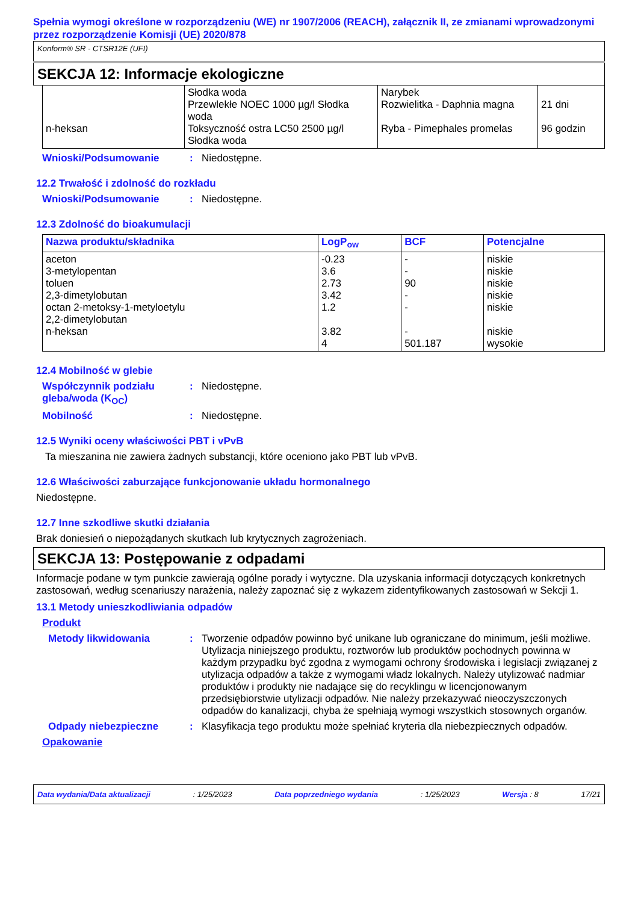Spełnia wymogi określone w rozporządzeniu (WE) nr 1907/2006 (REACH), załącznik II, ze zmianami wprowadzonymi przez rozporządzenie Komisji (UE) 2020/878
Konform® SR - CTSR12E (UFI)
SEKCJA 12: Informacje ekologiczne
| n-heksan | Słodka woda Przewlekłe NOEC 1000 µg/l Słodka woda Toksyczność ostra LC50 2500 µg/l Słodka woda | Narybek Rozwielitka - Daphnia magna Ryba - Pimephales promelas | 21 dni 96 godzin |
Wnioski/Podsumowanie: Niedostępne.
12.2 Trwałość i zdolność do rozkładu
Wnioski/Podsumowanie: Niedostępne.
12.3 Zdolność do bioakumulacji
| Nazwa produktu/składnika | LogP<sub>ow</sub> | BCF | Potencjalne |
| --- | --- | --- | --- |
| aceton 3-metylopentan toluen 2,3-dimetylobutan octan 2-metoksy-1-metyloetylu 2,2-dimetylobutan n-heksan | -0.23 3.6 2.73 3.42 1.2 3.82 4 | - - 90 - - - 501.187 | niskie niskie niskie niskie niskie niskie wysokie |
12.4 Mobilność w glebie
Współczynnik podziału gleba/woda (K<sub>OC</sub>): Niedostępne.
Mobilność: Niedostępne.
12.5 Wyniki oceny właściwości PBT i vPvB
Ta mieszanina nie zawiera żadnych substancji, które oceniono jako PBT lub vPvB.
12.6 Właściwości zaburzające funkcjonowanie układu hormonalnego
Niedostępne.
12.7 Inne szkodliwe skutki działania
Brak doniesień o niepożądanych skutkach lub krytycznych zagrożeniach.
SEKCJA 13: Postępowanie z odpadami
Informacje podane w tym punkcie zawierają ogólne porady i wytyczne. Dla uzyskania informacji dotyczących konkretnych zastosowań, według scenariuszy narażenia, należy zapoznać się z wykazem zidentyfikowanych zastosowań w Sekcji 1.
13.1 Metody unieszkodliwiania odpadów
Produkt
Metody likwidowania: Tworzenie odpadów powinno być unikane lub ograniczane do minimum, jeśli możliwe. Utylizacja niniejszego produktu, roztworów lub produktów pochodnych powinna w każdym przypadku być zgodna z wymogami ochrony środowiska i legislacji związanej z utylizacja odpadów a także z wymogami władz lokalnych. Należy utylizować nadmiar produktów i produkty nie nadające się do recyklingu w licencjonowanym przedsiębiorstwie utylizacji odpadów. Nie należy przekazywać nieoczyszczonych odpadów do kanalizacji, chyba że spełniają wymogi wszystkich stosownych organów.
Odpady niebezpieczne: Klasyfikacja tego produktu może spełniać kryteria dla niebezpiecznych odpadów.
Opakowanie
Data wydania/Data aktualizacji: 1/25/2023 Data poprzedniego wydania: 1/25/2023 Wersja : 8 17/21